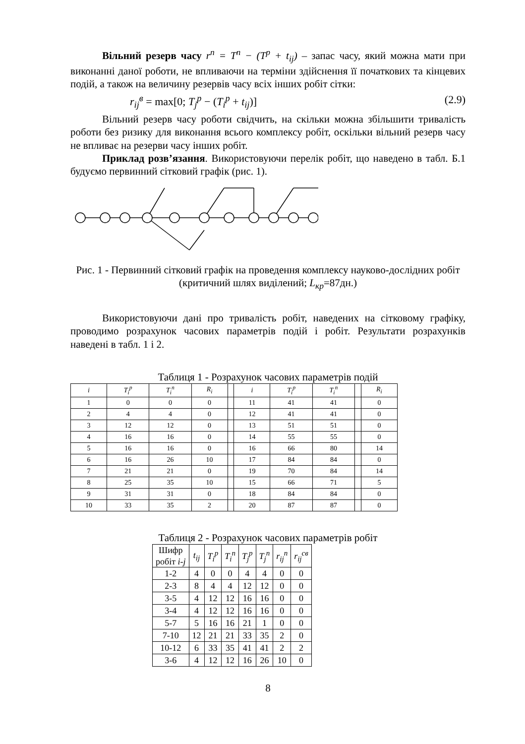Вільний резерв часу r<sup>n</sup> = T<sup>n</sup> − (T<sup>p</sup> + t<sub>ij</sub>) – запас часу, який можна мати при виконанні даної роботи, не впливаючи на терміни здійснення її початкових та кінцевих подій, а також на величину резервів часу всіх інших робіт сітки:
r<sub>ij</sub><sup>в</sup> = max[0; T<sub>j</sub><sup>p</sup> − (T<sub>i</sub><sup>p</sup> + t<sub>ij</sub>)] (2.9)
Вільний резерв часу роботи свідчить, на скільки можна збільшити тривалість роботи без ризику для виконання всього комплексу робіт, оскільки вільний резерв часу не впливає на резерви часу інших робіт.
Приклад розв’язання. Використовуючи перелік робіт, що наведено в табл. Б.1 будуємо первинний сітковий графік (рис. 1).
Рис. 1 - Первинний сітковий графік на проведення комплексу науково-дослідних робіт (критичний шлях виділений; L<sub>кр</sub>=87дн.)
Використовуючи дані про тривалість робіт, наведених на сітковому графіку, проводимо розрахунок часових параметрів подій і робіт. Результати розрахунків наведені в табл. 1 і 2.
Таблиця 1 - Розрахунок часових параметрів подій
| i | T<sub>i</sub><sup>p</sup> | T<sub>i</sub><sup>n</sup> | R<sub>i</sub> | | i | T<sub>i</sub><sup>p</sup> | T<sub>i</sub><sup>n</sup> | | R<sub>i</sub> |
| --- | --- | --- | --- | --- | --- | --- | --- | --- | --- |
| 1 | 0 | 0 | 0 | | 11 | 41 | 41 | | 0 |
| 2 | 4 | 4 | 0 | | 12 | 41 | 41 | | 0 |
| 3 | 12 | 12 | 0 | | 13 | 51 | 51 | | 0 |
| 4 | 16 | 16 | 0 | | 14 | 55 | 55 | | 0 |
| 5 | 16 | 16 | 0 | | 16 | 66 | 80 | | 14 |
| 6 | 16 | 26 | 10 | | 17 | 84 | 84 | | 0 |
| 7 | 21 | 21 | 0 | | 19 | 70 | 84 | | 14 |
| 8 | 25 | 35 | 10 | | 15 | 66 | 71 | | 5 |
| 9 | 31 | 31 | 0 | | 18 | 84 | 84 | | 0 |
| 10 | 33 | 35 | 2 | | 20 | 87 | 87 | | 0 |
Таблиця 2 - Розрахунок часових параметрів робіт
| Шифр робіт i-j | t<sub>ij</sub> | T<sub>i</sub><sup>p</sup> | T<sub>i</sub><sup>n</sup> | T<sub>j</sub><sup>p</sup> | T<sub>j</sub><sup>n</sup> | r<sub>ij</sub><sup>n</sup> | r<sub>ij</sub><sup>св</sup> |
| 1-2 | 4 | 0 | 0 | 4 | 4 | 0 | 0 |
| 2-3 | 8 | 4 | 4 | 12 | 12 | 0 | 0 |
| 3-5 | 4 | 12 | 12 | 16 | 16 | 0 | 0 |
| 3-4 | 4 | 12 | 12 | 16 | 16 | 0 | 0 |
| 5-7 | 5 | 16 | 16 | 21 | 1 | 0 | 0 |
| 7-10 | 12 | 21 | 21 | 33 | 35 | 2 | 0 |
| 10-12 | 6 | 33 | 35 | 41 | 41 | 2 | 2 |
| 3-6 | 4 | 12 | 12 | 16 | 26 | 10 | 0 |
8